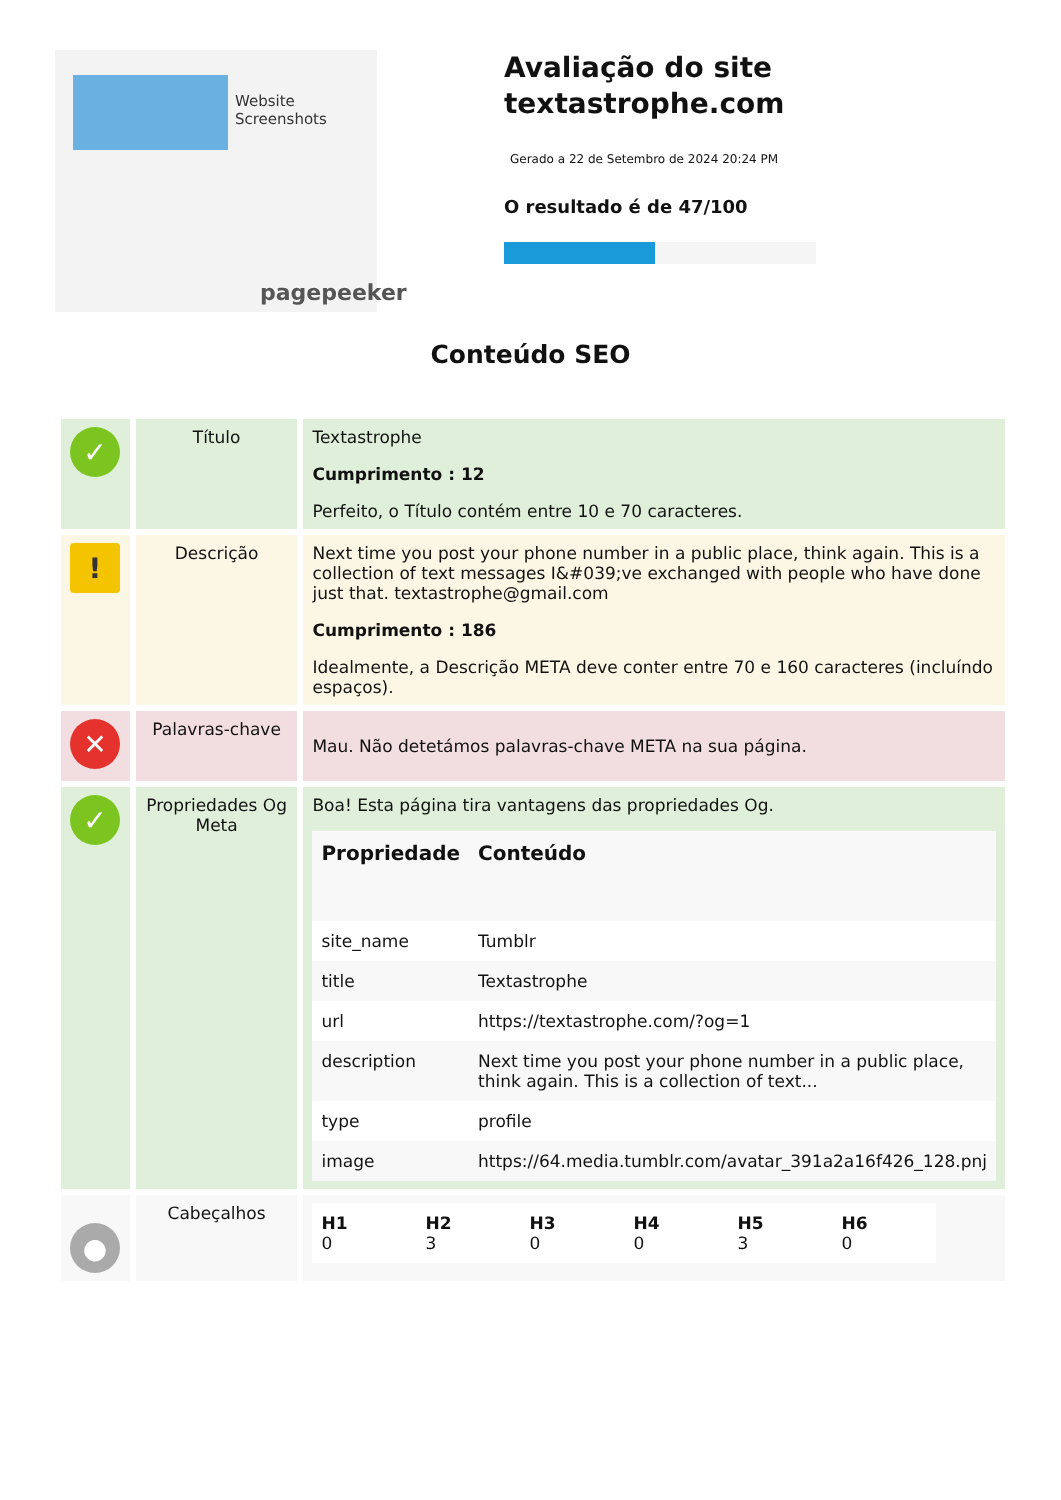Website Screenshots
pagepeeker
Avaliação do site textastrophe.com
Gerado a 22 de Setembro de 2024 20:24 PM
O resultado é de 47/100
Conteúdo SEO
| ✓ | Título | Textastrophe Cumprimento : 12 Perfeito, o Título contém entre 10 e 70 caracteres. |
| ! | Descrição | Next time you post your phone number in a public place, think again. This is a collection of text messages I&#039;ve exchanged with people who have done just that. textastrophe@gmail.com Cumprimento : 186 Idealmente, a Descrição META deve conter entre 70 e 160 caracteres (incluíndo espaços). |
| ✕ | Palavras-chave | Mau. Não detetámos palavras-chave META na sua página. |
| ✓ | Propriedades Og Meta | Boa! Esta página tira vantagens das propriedades Og. / Propriedade / Conteúdo / / --- / --- / / site_name / Tumblr / / title / Textastrophe / / url / https://textastrophe.com/?og=1 / / description / Next time you post your phone number in a public place, think again. This is a collection of text... / / type / profile / / image / https://64.media.tumblr.com/avatar_391a2a16f426_128.pnj / |
| ● | Cabeçalhos | / H1 0 / H2 3 / H3 0 / H4 0 / H5 3 / H6 0 / |